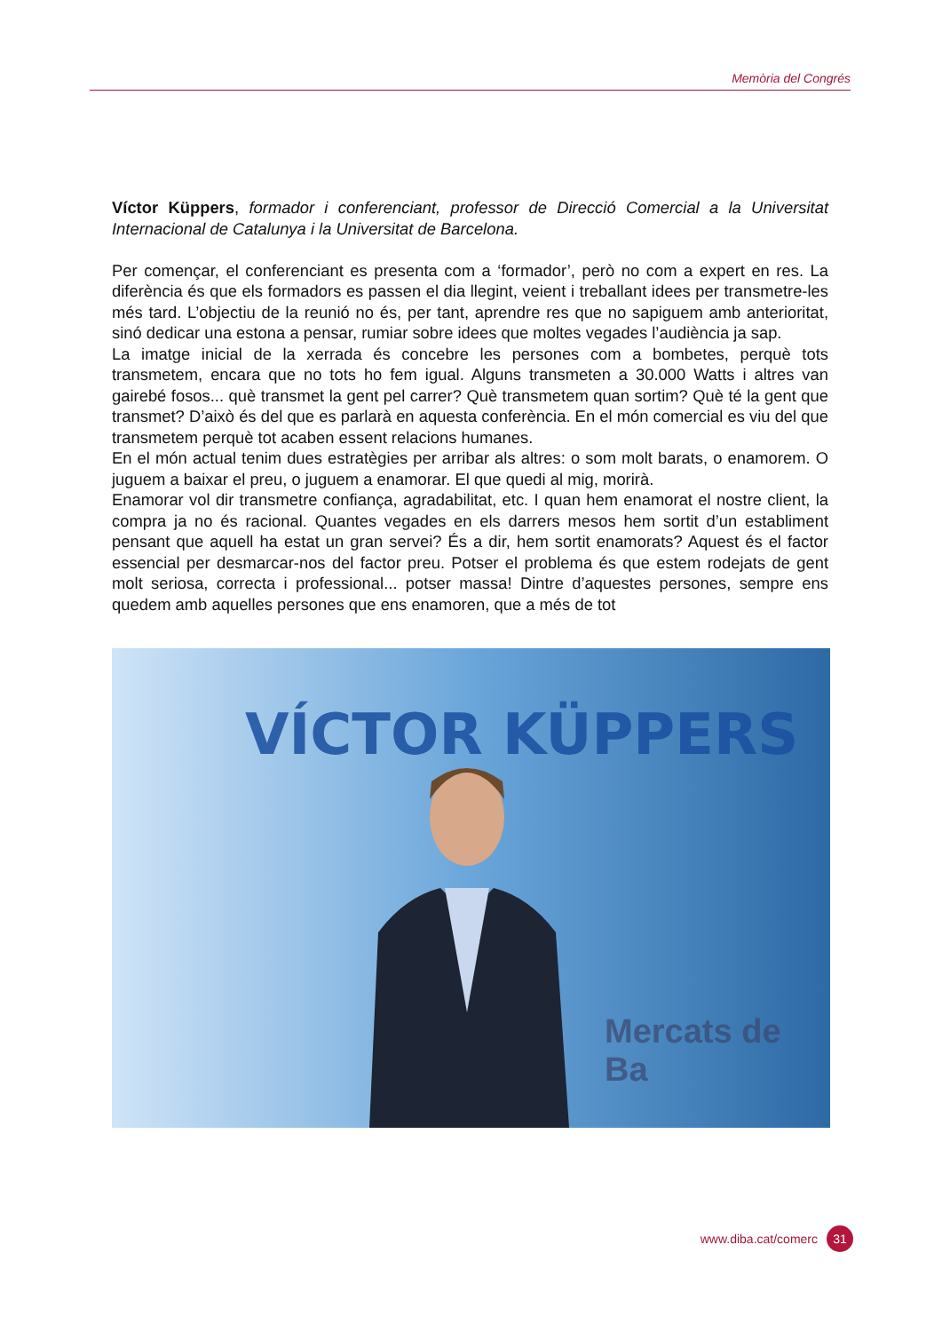Memòria del Congrés
Víctor Küppers, formador i conferenciant, professor de Direcció Comercial a la Universitat Internacional de Catalunya i la Universitat de Barcelona.
Per començar, el conferenciant es presenta com a ‘formador’, però no com a expert en res. La diferència és que els formadors es passen el dia llegint, veient i treballant idees per transmetre-les més tard. L’objectiu de la reunió no és, per tant, aprendre res que no sapiguem amb anterioritat, sinó dedicar una estona a pensar, rumiar sobre idees que moltes vegades l’audiència ja sap.
La imatge inicial de la xerrada és concebre les persones com a bombetes, perquè tots transmetem, encara que no tots ho fem igual. Alguns transmeten a 30.000 Watts i altres van gairebé fosos... què transmet la gent pel carrer? Què transmetem quan sortim? Què té la gent que transmet? D’això és del que es parlarà en aquesta conferència. En el món comercial es viu del que transmetem perquè tot acaben essent relacions humanes.
En el món actual tenim dues estratègies per arribar als altres: o som molt barats, o enamorem. O juguem a baixar el preu, o juguem a enamorar. El que quedi al mig, morirà.
Enamorar vol dir transmetre confiança, agradabilitat, etc. I quan hem enamorat el nostre client, la compra ja no és racional. Quantes vegades en els darrers mesos hem sortit d’un establiment pensant que aquell ha estat un gran servei? És a dir, hem sortit enamorats? Aquest és el factor essencial per desmarcar-nos del factor preu. Potser el problema és que estem rodejats de gent molt seriosa, correcta i professional... potser massa! Dintre d’aquestes persones, sempre ens quedem amb aquelles persones que ens enamoren, que a més de tot
VÍCTOR KÜPPERS
Mercats de Ba
www.diba.cat/comerc 31